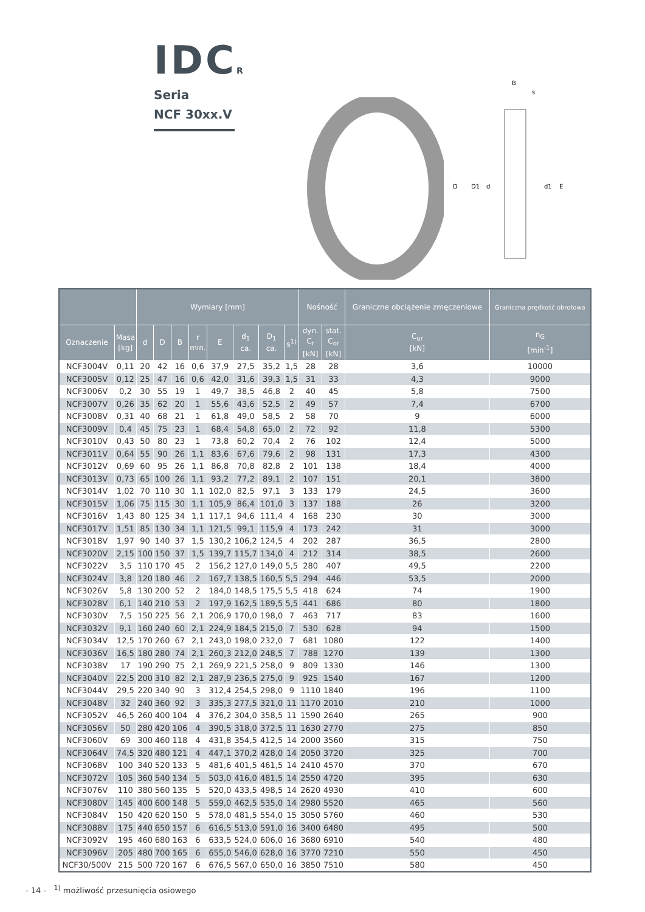IDCR
Seria
NCF 30xx.V
B
s
D
D1
d
d1
E
| | | Wymiary [mm] | | | | | | | | Nośność | | Graniczne obciążenie zmęczeniowe | Graniczna prędkość obrotowa |
| --- | --- | --- | --- | --- | --- | --- | --- | --- | --- | --- | --- | --- | --- |
| Oznaczenie | Masa [kg] | d | D | B | r min. | E | d<sub>1</sub> ca. | D<sub>1</sub> ca. | s<sup>1)</sup> | dyn. C<sub>r</sub> [kN] | stat. C<sub>or</sub> [kN] | C<sub>ur</sub> [kN] | n<sub>G</sub> [min<sup>-1</sup>] |
| NCF3004V | 0,11 | 20 | 42 | 16 | 0,6 | 37,9 | 27,5 | 35,2 | 1,5 | 28 | 28 | 3,6 | 10000 |
| NCF3005V | 0,12 | 25 | 47 | 16 | 0,6 | 42,0 | 31,6 | 39,3 | 1,5 | 31 | 33 | 4,3 | 9000 |
| NCF3006V | 0,2 | 30 | 55 | 19 | 1 | 49,7 | 38,5 | 46,8 | 2 | 40 | 45 | 5,8 | 7500 |
| NCF3007V | 0,26 | 35 | 62 | 20 | 1 | 55,6 | 43,6 | 52,5 | 2 | 49 | 57 | 7,4 | 6700 |
| NCF3008V | 0,31 | 40 | 68 | 21 | 1 | 61,8 | 49,0 | 58,5 | 2 | 58 | 70 | 9 | 6000 |
| NCF3009V | 0,4 | 45 | 75 | 23 | 1 | 68,4 | 54,8 | 65,0 | 2 | 72 | 92 | 11,8 | 5300 |
| NCF3010V | 0,43 | 50 | 80 | 23 | 1 | 73,8 | 60,2 | 70,4 | 2 | 76 | 102 | 12,4 | 5000 |
| NCF3011V | 0,64 | 55 | 90 | 26 | 1,1 | 83,6 | 67,6 | 79,6 | 2 | 98 | 131 | 17,3 | 4300 |
| NCF3012V | 0,69 | 60 | 95 | 26 | 1,1 | 86,8 | 70,8 | 82,8 | 2 | 101 | 138 | 18,4 | 4000 |
| NCF3013V | 0,73 | 65 | 100 | 26 | 1,1 | 93,2 | 77,2 | 89,1 | 2 | 107 | 151 | 20,1 | 3800 |
| NCF3014V | 1,02 | 70 | 110 | 30 | 1,1 | 102,0 | 82,5 | 97,1 | 3 | 133 | 179 | 24,5 | 3600 |
| NCF3015V | 1,06 | 75 | 115 | 30 | 1,1 | 105,9 | 86,4 | 101,0 | 3 | 137 | 188 | 26 | 3200 |
| NCF3016V | 1,43 | 80 | 125 | 34 | 1,1 | 117,1 | 94,6 | 111,4 | 4 | 168 | 230 | 30 | 3000 |
| NCF3017V | 1,51 | 85 | 130 | 34 | 1,1 | 121,5 | 99,1 | 115,9 | 4 | 173 | 242 | 31 | 3000 |
| NCF3018V | 1,97 | 90 | 140 | 37 | 1,5 | 130,2 | 106,2 | 124,5 | 4 | 202 | 287 | 36,5 | 2800 |
| NCF3020V | 2,15 | 100 | 150 | 37 | 1,5 | 139,7 | 115,7 | 134,0 | 4 | 212 | 314 | 38,5 | 2600 |
| NCF3022V | 3,5 | 110 | 170 | 45 | 2 | 156,2 | 127,0 | 149,0 | 5,5 | 280 | 407 | 49,5 | 2200 |
| NCF3024V | 3,8 | 120 | 180 | 46 | 2 | 167,7 | 138,5 | 160,5 | 5,5 | 294 | 446 | 53,5 | 2000 |
| NCF3026V | 5,8 | 130 | 200 | 52 | 2 | 184,0 | 148,5 | 175,5 | 5,5 | 418 | 624 | 74 | 1900 |
| NCF3028V | 6,1 | 140 | 210 | 53 | 2 | 197,9 | 162,5 | 189,5 | 5,5 | 441 | 686 | 80 | 1800 |
| NCF3030V | 7,5 | 150 | 225 | 56 | 2,1 | 206,9 | 170,0 | 198,0 | 7 | 463 | 717 | 83 | 1600 |
| NCF3032V | 9,1 | 160 | 240 | 60 | 2,1 | 224,9 | 184,5 | 215,0 | 7 | 530 | 628 | 94 | 1500 |
| NCF3034V | 12,5 | 170 | 260 | 67 | 2,1 | 243,0 | 198,0 | 232,0 | 7 | 681 | 1080 | 122 | 1400 |
| NCF3036V | 16,5 | 180 | 280 | 74 | 2,1 | 260,3 | 212,0 | 248,5 | 7 | 788 | 1270 | 139 | 1300 |
| NCF3038V | 17 | 190 | 290 | 75 | 2,1 | 269,9 | 221,5 | 258,0 | 9 | 809 | 1330 | 146 | 1300 |
| NCF3040V | 22,5 | 200 | 310 | 82 | 2,1 | 287,9 | 236,5 | 275,0 | 9 | 925 | 1540 | 167 | 1200 |
| NCF3044V | 29,5 | 220 | 340 | 90 | 3 | 312,4 | 254,5 | 298,0 | 9 | 1110 | 1840 | 196 | 1100 |
| NCF3048V | 32 | 240 | 360 | 92 | 3 | 335,3 | 277,5 | 321,0 | 11 | 1170 | 2010 | 210 | 1000 |
| NCF3052V | 46,5 | 260 | 400 | 104 | 4 | 376,2 | 304,0 | 358,5 | 11 | 1590 | 2640 | 265 | 900 |
| NCF3056V | 50 | 280 | 420 | 106 | 4 | 390,5 | 318,0 | 372,5 | 11 | 1630 | 2770 | 275 | 850 |
| NCF3060V | 69 | 300 | 460 | 118 | 4 | 431,8 | 354,5 | 412,5 | 14 | 2000 | 3560 | 315 | 750 |
| NCF3064V | 74,5 | 320 | 480 | 121 | 4 | 447,1 | 370,2 | 428,0 | 14 | 2050 | 3720 | 325 | 700 |
| NCF3068V | 100 | 340 | 520 | 133 | 5 | 481,6 | 401,5 | 461,5 | 14 | 2410 | 4570 | 370 | 670 |
| NCF3072V | 105 | 360 | 540 | 134 | 5 | 503,0 | 416,0 | 481,5 | 14 | 2550 | 4720 | 395 | 630 |
| NCF3076V | 110 | 380 | 560 | 135 | 5 | 520,0 | 433,5 | 498,5 | 14 | 2620 | 4930 | 410 | 600 |
| NCF3080V | 145 | 400 | 600 | 148 | 5 | 559,0 | 462,5 | 535,0 | 14 | 2980 | 5520 | 465 | 560 |
| NCF3084V | 150 | 420 | 620 | 150 | 5 | 578,0 | 481,5 | 554,0 | 15 | 3050 | 5760 | 460 | 530 |
| NCF3088V | 175 | 440 | 650 | 157 | 6 | 616,5 | 513,0 | 591,0 | 16 | 3400 | 6480 | 495 | 500 |
| NCF3092V | 195 | 460 | 680 | 163 | 6 | 633,5 | 524,0 | 606,0 | 16 | 3680 | 6910 | 540 | 480 |
| NCF3096V | 205 | 480 | 700 | 165 | 6 | 655,0 | 546,0 | 628,0 | 16 | 3770 | 7210 | 550 | 450 |
| NCF30/500V | 215 | 500 | 720 | 167 | 6 | 676,5 | 567,0 | 650,0 | 16 | 3850 | 7510 | 580 | 450 |
- 14 - <sup>1)</sup> możliwość przesunięcia osiowego